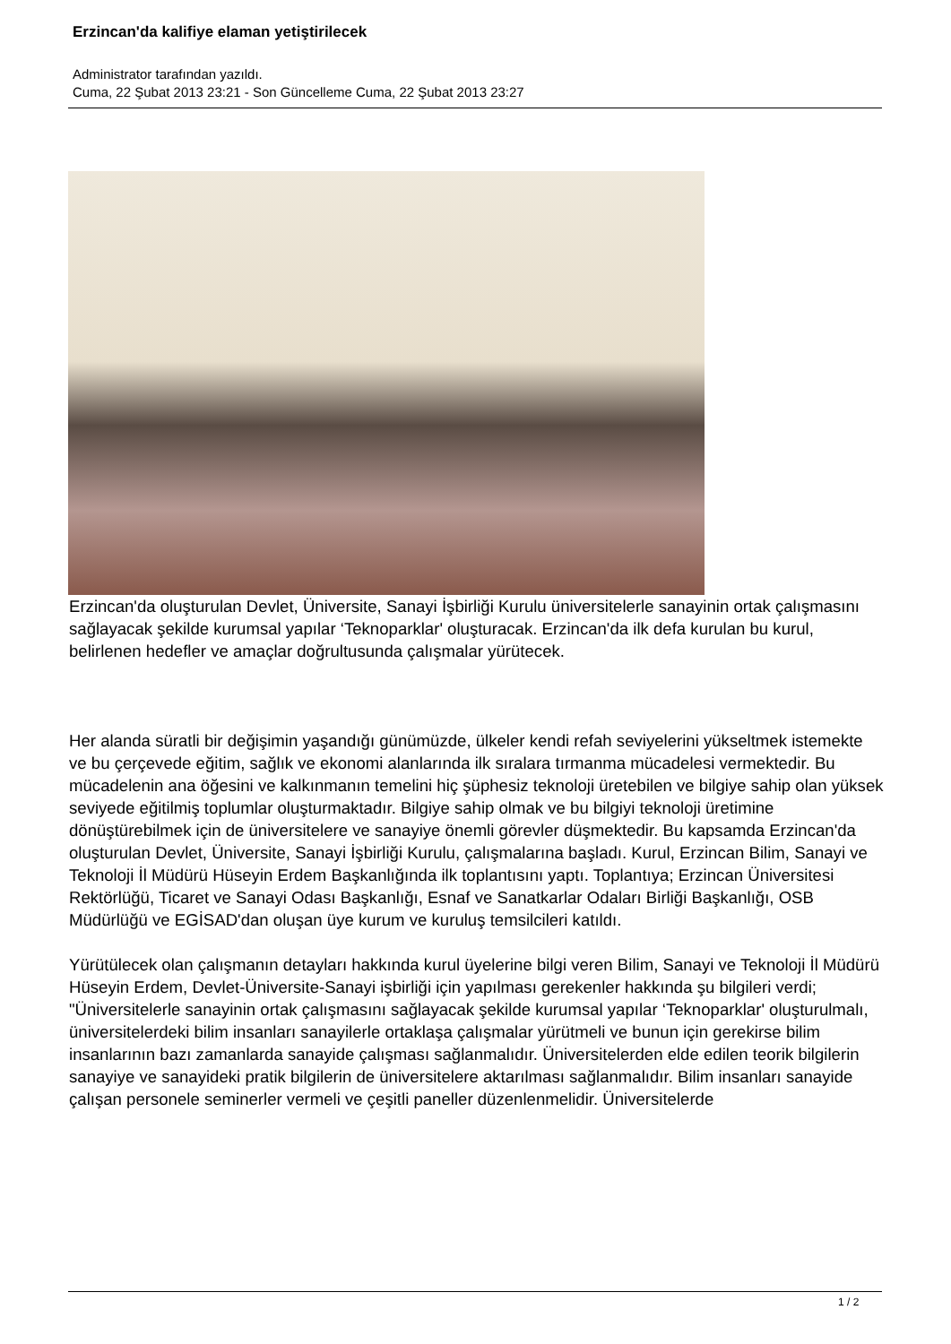Erzincan'da kalifiye elaman yetiştirilecek
Administrator tarafından yazıldı.
Cuma, 22 Şubat 2013 23:21 - Son Güncelleme Cuma, 22 Şubat 2013 23:27
Erzincan'da oluşturulan Devlet, Üniversite, Sanayi İşbirliği Kurulu üniversitelerle sanayinin ortak çalışmasını sağlayacak şekilde kurumsal yapılar ‘Teknoparklar' oluşturacak. Erzincan'da ilk defa kurulan bu kurul, belirlenen hedefler ve amaçlar doğrultusunda çalışmalar yürütecek.
Her alanda süratli bir değişimin yaşandığı günümüzde, ülkeler kendi refah seviyelerini yükseltmek istemekte ve bu çerçevede eğitim, sağlık ve ekonomi alanlarında ilk sıralara tırmanma mücadelesi vermektedir. Bu mücadelenin ana öğesini ve kalkınmanın temelini hiç şüphesiz teknoloji üretebilen ve bilgiye sahip olan yüksek seviyede eğitilmiş toplumlar oluşturmaktadır. Bilgiye sahip olmak ve bu bilgiyi teknoloji üretimine dönüştürebilmek için de üniversitelere ve sanayiye önemli görevler düşmektedir. Bu kapsamda Erzincan'da oluşturulan Devlet, Üniversite, Sanayi İşbirliği Kurulu, çalışmalarına başladı. Kurul, Erzincan Bilim, Sanayi ve Teknoloji İl Müdürü Hüseyin Erdem Başkanlığında ilk toplantısını yaptı. Toplantıya; Erzincan Üniversitesi Rektörlüğü, Ticaret ve Sanayi Odası Başkanlığı, Esnaf ve Sanatkarlar Odaları Birliği Başkanlığı, OSB Müdürlüğü ve EGİSAD'dan oluşan üye kurum ve kuruluş temsilcileri katıldı.
Yürütülecek olan çalışmanın detayları hakkında kurul üyelerine bilgi veren Bilim, Sanayi ve Teknoloji İl Müdürü Hüseyin Erdem, Devlet-Üniversite-Sanayi işbirliği için yapılması gerekenler hakkında şu bilgileri verdi; "Üniversitelerle sanayinin ortak çalışmasını sağlayacak şekilde kurumsal yapılar ‘Teknoparklar' oluşturulmalı, üniversitelerdeki bilim insanları sanayilerle ortaklaşa çalışmalar yürütmeli ve bunun için gerekirse bilim insanlarının bazı zamanlarda sanayide çalışması sağlanmalıdır. Üniversitelerden elde edilen teorik bilgilerin sanayiye ve sanayideki pratik bilgilerin de üniversitelere aktarılması sağlanmalıdır. Bilim insanları sanayide çalışan personele seminerler vermeli ve çeşitli paneller düzenlenmelidir. Üniversitelerde
1 / 2